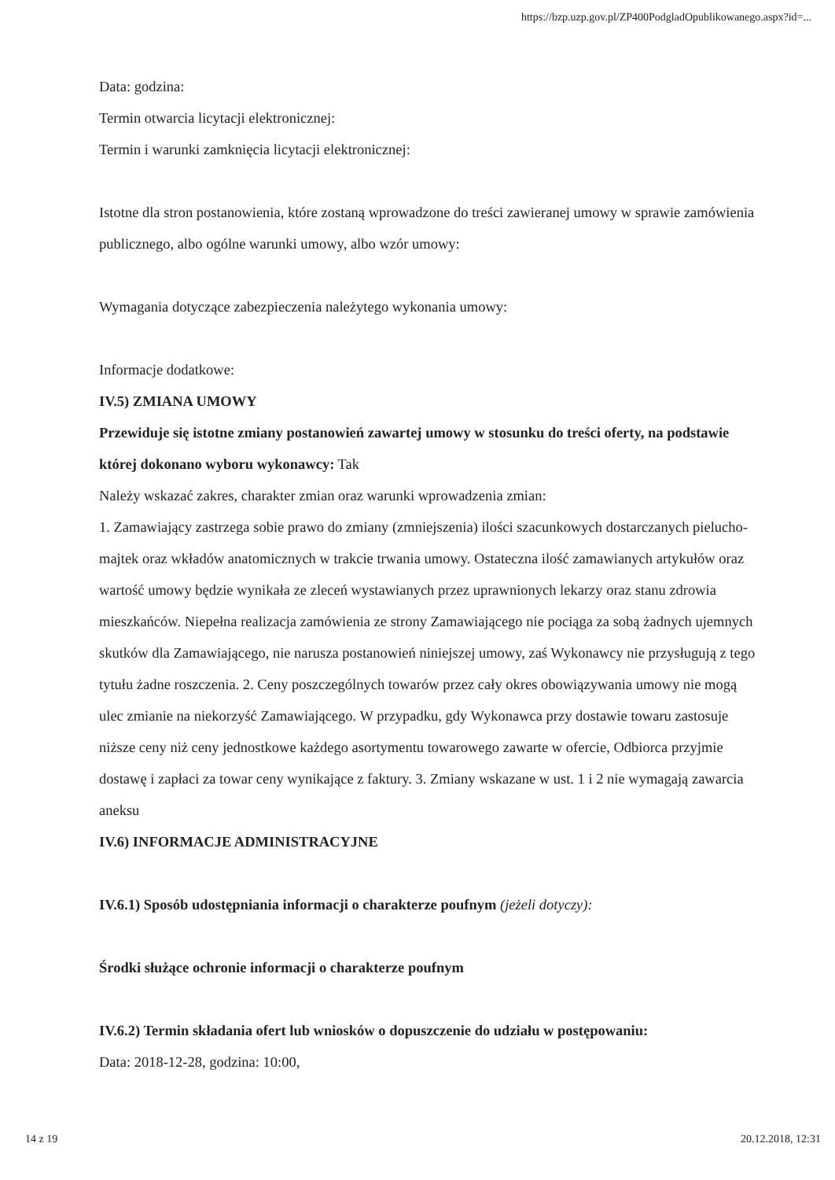https://bzp.uzp.gov.pl/ZP400PodgladOpublikowanego.aspx?id=...
Data: godzina:
Termin otwarcia licytacji elektronicznej:
Termin i warunki zamknięcia licytacji elektronicznej:
Istotne dla stron postanowienia, które zostaną wprowadzone do treści zawieranej umowy w sprawie zamówienia publicznego, albo ogólne warunki umowy, albo wzór umowy:
Wymagania dotyczące zabezpieczenia należytego wykonania umowy:
Informacje dodatkowe:
IV.5) ZMIANA UMOWY
Przewiduje się istotne zmiany postanowień zawartej umowy w stosunku do treści oferty, na podstawie której dokonano wyboru wykonawcy: Tak
Należy wskazać zakres, charakter zmian oraz warunki wprowadzenia zmian:
1. Zamawiający zastrzega sobie prawo do zmiany (zmniejszenia) ilości szacunkowych dostarczanych pielucho-majtek oraz wkładów anatomicznych w trakcie trwania umowy. Ostateczna ilość zamawianych artykułów oraz wartość umowy będzie wynikała ze zleceń wystawianych przez uprawnionych lekarzy oraz stanu zdrowia mieszkańców. Niepełna realizacja zamówienia ze strony Zamawiającego nie pociąga za sobą żadnych ujemnych skutków dla Zamawiającego, nie narusza postanowień niniejszej umowy, zaś Wykonawcy nie przysługują z tego tytułu żadne roszczenia. 2. Ceny poszczególnych towarów przez cały okres obowiązywania umowy nie mogą ulec zmianie na niekorzyść Zamawiającego. W przypadku, gdy Wykonawca przy dostawie towaru zastosuje niższe ceny niż ceny jednostkowe każdego asortymentu towarowego zawarte w ofercie, Odbiorca przyjmie dostawę i zapłaci za towar ceny wynikające z faktury. 3. Zmiany wskazane w ust. 1 i 2 nie wymagają zawarcia aneksu
IV.6) INFORMACJE ADMINISTRACYJNE
IV.6.1) Sposób udostępniania informacji o charakterze poufnym (jeżeli dotyczy):
Środki służące ochronie informacji o charakterze poufnym
IV.6.2) Termin składania ofert lub wniosków o dopuszczenie do udziału w postępowaniu:
Data: 2018-12-28, godzina: 10:00,
14 z 19 20.12.2018, 12:31